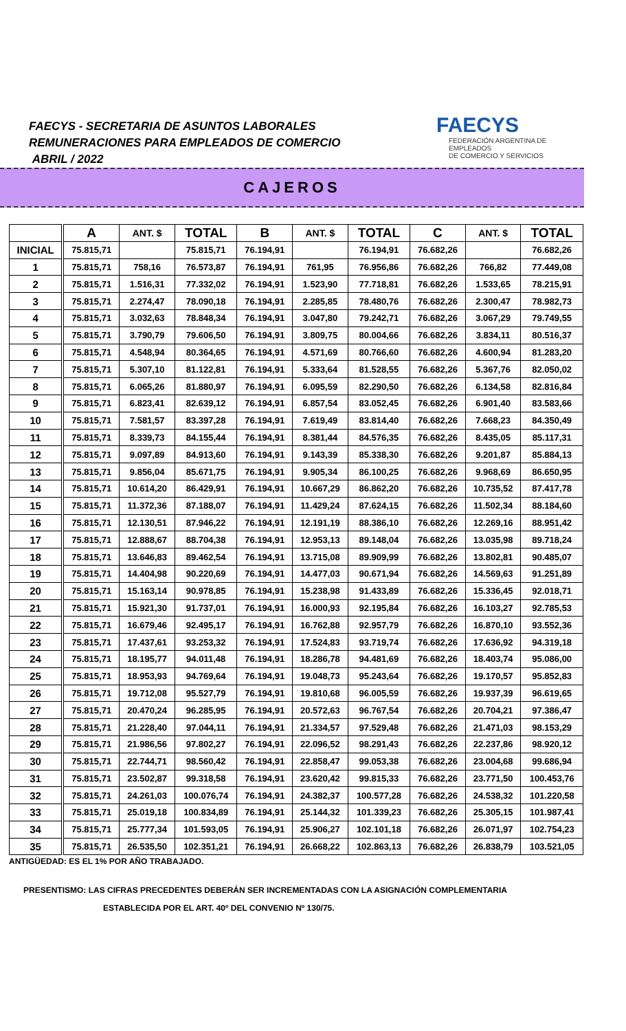FAECYS - SECRETARIA DE ASUNTOS LABORALES
REMUNERACIONES PARA EMPLEADOS DE COMERCIO
ABRIL / 2022
FAECYS
FEDERACIÓN ARGENTINA DE EMPLEADOS
DE COMERCIO Y SERVICIOS
CAJEROS
| | A | ANT. $ | TOTAL | B | ANT. $ | TOTAL | C | ANT. $ | TOTAL |
| --- | --- | --- | --- | --- | --- | --- | --- | --- | --- |
| INICIAL | 75.815,71 | | 75.815,71 | 76.194,91 | | 76.194,91 | 76.682,26 | | 76.682,26 |
| 1 | 75.815,71 | 758,16 | 76.573,87 | 76.194,91 | 761,95 | 76.956,86 | 76.682,26 | 766,82 | 77.449,08 |
| 2 | 75.815,71 | 1.516,31 | 77.332,02 | 76.194,91 | 1.523,90 | 77.718,81 | 76.682,26 | 1.533,65 | 78.215,91 |
| 3 | 75.815,71 | 2.274,47 | 78.090,18 | 76.194,91 | 2.285,85 | 78.480,76 | 76.682,26 | 2.300,47 | 78.982,73 |
| 4 | 75.815,71 | 3.032,63 | 78.848,34 | 76.194,91 | 3.047,80 | 79.242,71 | 76.682,26 | 3.067,29 | 79.749,55 |
| 5 | 75.815,71 | 3.790,79 | 79.606,50 | 76.194,91 | 3.809,75 | 80.004,66 | 76.682,26 | 3.834,11 | 80.516,37 |
| 6 | 75.815,71 | 4.548,94 | 80.364,65 | 76.194,91 | 4.571,69 | 80.766,60 | 76.682,26 | 4.600,94 | 81.283,20 |
| 7 | 75.815,71 | 5.307,10 | 81.122,81 | 76.194,91 | 5.333,64 | 81.528,55 | 76.682,26 | 5.367,76 | 82.050,02 |
| 8 | 75.815,71 | 6.065,26 | 81.880,97 | 76.194,91 | 6.095,59 | 82.290,50 | 76.682,26 | 6.134,58 | 82.816,84 |
| 9 | 75.815,71 | 6.823,41 | 82.639,12 | 76.194,91 | 6.857,54 | 83.052,45 | 76.682,26 | 6.901,40 | 83.583,66 |
| 10 | 75.815,71 | 7.581,57 | 83.397,28 | 76.194,91 | 7.619,49 | 83.814,40 | 76.682,26 | 7.668,23 | 84.350,49 |
| 11 | 75.815,71 | 8.339,73 | 84.155,44 | 76.194,91 | 8.381,44 | 84.576,35 | 76.682,26 | 8.435,05 | 85.117,31 |
| 12 | 75.815,71 | 9.097,89 | 84.913,60 | 76.194,91 | 9.143,39 | 85.338,30 | 76.682,26 | 9.201,87 | 85.884,13 |
| 13 | 75.815,71 | 9.856,04 | 85.671,75 | 76.194,91 | 9.905,34 | 86.100,25 | 76.682,26 | 9.968,69 | 86.650,95 |
| 14 | 75.815,71 | 10.614,20 | 86.429,91 | 76.194,91 | 10.667,29 | 86.862,20 | 76.682,26 | 10.735,52 | 87.417,78 |
| 15 | 75.815,71 | 11.372,36 | 87.188,07 | 76.194,91 | 11.429,24 | 87.624,15 | 76.682,26 | 11.502,34 | 88.184,60 |
| 16 | 75.815,71 | 12.130,51 | 87.946,22 | 76.194,91 | 12.191,19 | 88.386,10 | 76.682,26 | 12.269,16 | 88.951,42 |
| 17 | 75.815,71 | 12.888,67 | 88.704,38 | 76.194,91 | 12.953,13 | 89.148,04 | 76.682,26 | 13.035,98 | 89.718,24 |
| 18 | 75.815,71 | 13.646,83 | 89.462,54 | 76.194,91 | 13.715,08 | 89.909,99 | 76.682,26 | 13.802,81 | 90.485,07 |
| 19 | 75.815,71 | 14.404,98 | 90.220,69 | 76.194,91 | 14.477,03 | 90.671,94 | 76.682,26 | 14.569,63 | 91.251,89 |
| 20 | 75.815,71 | 15.163,14 | 90.978,85 | 76.194,91 | 15.238,98 | 91.433,89 | 76.682,26 | 15.336,45 | 92.018,71 |
| 21 | 75.815,71 | 15.921,30 | 91.737,01 | 76.194,91 | 16.000,93 | 92.195,84 | 76.682,26 | 16.103,27 | 92.785,53 |
| 22 | 75.815,71 | 16.679,46 | 92.495,17 | 76.194,91 | 16.762,88 | 92.957,79 | 76.682,26 | 16.870,10 | 93.552,36 |
| 23 | 75.815,71 | 17.437,61 | 93.253,32 | 76.194,91 | 17.524,83 | 93.719,74 | 76.682,26 | 17.636,92 | 94.319,18 |
| 24 | 75.815,71 | 18.195,77 | 94.011,48 | 76.194,91 | 18.286,78 | 94.481,69 | 76.682,26 | 18.403,74 | 95.086,00 |
| 25 | 75.815,71 | 18.953,93 | 94.769,64 | 76.194,91 | 19.048,73 | 95.243,64 | 76.682,26 | 19.170,57 | 95.852,83 |
| 26 | 75.815,71 | 19.712,08 | 95.527,79 | 76.194,91 | 19.810,68 | 96.005,59 | 76.682,26 | 19.937,39 | 96.619,65 |
| 27 | 75.815,71 | 20.470,24 | 96.285,95 | 76.194,91 | 20.572,63 | 96.767,54 | 76.682,26 | 20.704,21 | 97.386,47 |
| 28 | 75.815,71 | 21.228,40 | 97.044,11 | 76.194,91 | 21.334,57 | 97.529,48 | 76.682,26 | 21.471,03 | 98.153,29 |
| 29 | 75.815,71 | 21.986,56 | 97.802,27 | 76.194,91 | 22.096,52 | 98.291,43 | 76.682,26 | 22.237,86 | 98.920,12 |
| 30 | 75.815,71 | 22.744,71 | 98.560,42 | 76.194,91 | 22.858,47 | 99.053,38 | 76.682,26 | 23.004,68 | 99.686,94 |
| 31 | 75.815,71 | 23.502,87 | 99.318,58 | 76.194,91 | 23.620,42 | 99.815,33 | 76.682,26 | 23.771,50 | 100.453,76 |
| 32 | 75.815,71 | 24.261,03 | 100.076,74 | 76.194,91 | 24.382,37 | 100.577,28 | 76.682,26 | 24.538,32 | 101.220,58 |
| 33 | 75.815,71 | 25.019,18 | 100.834,89 | 76.194,91 | 25.144,32 | 101.339,23 | 76.682,26 | 25.305,15 | 101.987,41 |
| 34 | 75.815,71 | 25.777,34 | 101.593,05 | 76.194,91 | 25.906,27 | 102.101,18 | 76.682,26 | 26.071,97 | 102.754,23 |
| 35 | 75.815,71 | 26.535,50 | 102.351,21 | 76.194,91 | 26.668,22 | 102.863,13 | 76.682,26 | 26.838,79 | 103.521,05 |
ANTIGÜEDAD: ES EL 1% POR AÑO TRABAJADO.
PRESENTISMO: LAS CIFRAS PRECEDENTES DEBERÁN SER INCREMENTADAS CON LA ASIGNACIÓN COMPLEMENTARIA
ESTABLECIDA POR EL ART. 40º DEL CONVENIO Nº 130/75.